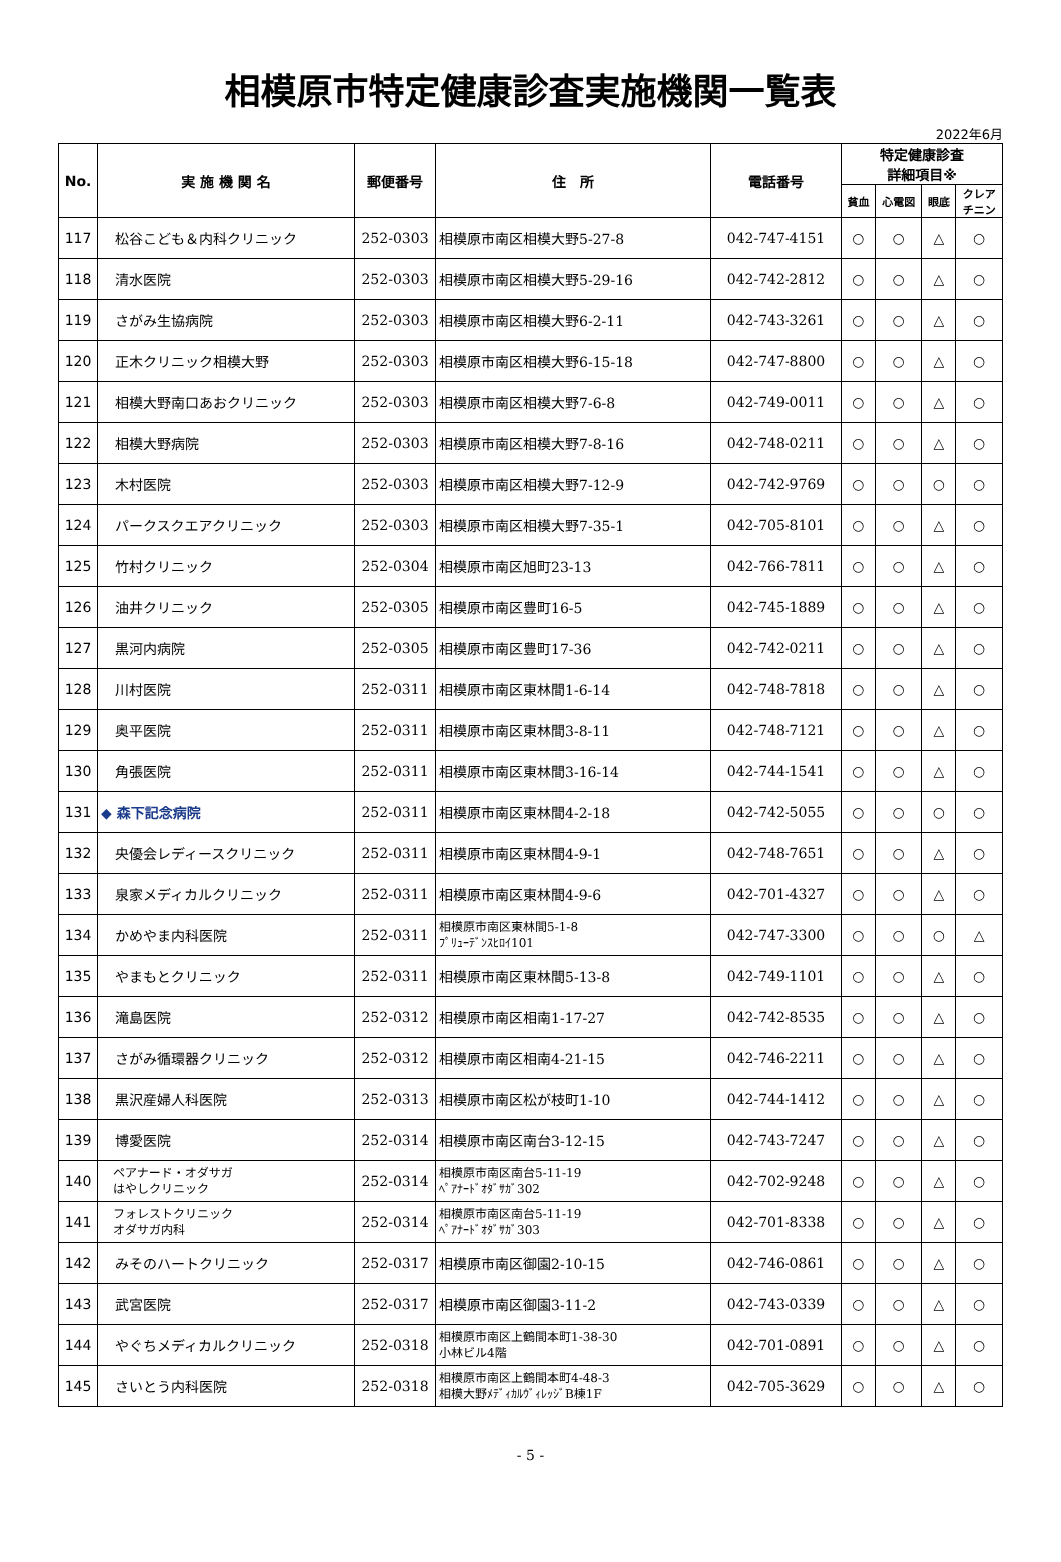相模原市特定健康診査実施機関一覧表
2022年6月
| No. | 実 施 機 関 名 | 郵便番号 | 住 所 | 電話番号 | 特定健康診査 詳細項目※ | | | |
| --- | --- | --- | --- | --- | --- | --- | --- | --- |
| | | | | | 貧血 | 心電図 | 眼底 | クレア チニン |
| 117 | 松谷こども＆内科クリニック | 252-0303 | 相模原市南区相模大野5-27-8 | 042-747-4151 | ○ | ○ | △ | ○ |
| 118 | 清水医院 | 252-0303 | 相模原市南区相模大野5-29-16 | 042-742-2812 | ○ | ○ | △ | ○ |
| 119 | さがみ生協病院 | 252-0303 | 相模原市南区相模大野6-2-11 | 042-743-3261 | ○ | ○ | △ | ○ |
| 120 | 正木クリニック相模大野 | 252-0303 | 相模原市南区相模大野6-15-18 | 042-747-8800 | ○ | ○ | △ | ○ |
| 121 | 相模大野南口あおクリニック | 252-0303 | 相模原市南区相模大野7-6-8 | 042-749-0011 | ○ | ○ | △ | ○ |
| 122 | 相模大野病院 | 252-0303 | 相模原市南区相模大野7-8-16 | 042-748-0211 | ○ | ○ | △ | ○ |
| 123 | 木村医院 | 252-0303 | 相模原市南区相模大野7-12-9 | 042-742-9769 | ○ | ○ | ○ | ○ |
| 124 | パークスクエアクリニック | 252-0303 | 相模原市南区相模大野7-35-1 | 042-705-8101 | ○ | ○ | △ | ○ |
| 125 | 竹村クリニック | 252-0304 | 相模原市南区旭町23-13 | 042-766-7811 | ○ | ○ | △ | ○ |
| 126 | 油井クリニック | 252-0305 | 相模原市南区豊町16-5 | 042-745-1889 | ○ | ○ | △ | ○ |
| 127 | 黒河内病院 | 252-0305 | 相模原市南区豊町17-36 | 042-742-0211 | ○ | ○ | △ | ○ |
| 128 | 川村医院 | 252-0311 | 相模原市南区東林間1-6-14 | 042-748-7818 | ○ | ○ | △ | ○ |
| 129 | 奥平医院 | 252-0311 | 相模原市南区東林間3-8-11 | 042-748-7121 | ○ | ○ | △ | ○ |
| 130 | 角張医院 | 252-0311 | 相模原市南区東林間3-16-14 | 042-744-1541 | ○ | ○ | △ | ○ |
| 131 | ◆ 森下記念病院 | 252-0311 | 相模原市南区東林間4-2-18 | 042-742-5055 | ○ | ○ | ○ | ○ |
| 132 | 央優会レディースクリニック | 252-0311 | 相模原市南区東林間4-9-1 | 042-748-7651 | ○ | ○ | △ | ○ |
| 133 | 泉家メディカルクリニック | 252-0311 | 相模原市南区東林間4-9-6 | 042-701-4327 | ○ | ○ | △ | ○ |
| 134 | かめやま内科医院 | 252-0311 | 相模原市南区東林間5-1-8 ﾌﾟﾘｭｰﾃﾞﾝｽﾋﾛｲ101 | 042-747-3300 | ○ | ○ | ○ | △ |
| 135 | やまもとクリニック | 252-0311 | 相模原市南区東林間5-13-8 | 042-749-1101 | ○ | ○ | △ | ○ |
| 136 | 滝島医院 | 252-0312 | 相模原市南区相南1-17-27 | 042-742-8535 | ○ | ○ | △ | ○ |
| 137 | さがみ循環器クリニック | 252-0312 | 相模原市南区相南4-21-15 | 042-746-2211 | ○ | ○ | △ | ○ |
| 138 | 黒沢産婦人科医院 | 252-0313 | 相模原市南区松が枝町1-10 | 042-744-1412 | ○ | ○ | △ | ○ |
| 139 | 博愛医院 | 252-0314 | 相模原市南区南台3-12-15 | 042-743-7247 | ○ | ○ | △ | ○ |
| 140 | ペアナード・オダサガ はやしクリニック | 252-0314 | 相模原市南区南台5-11-19 ﾍﾟｱﾅｰﾄﾞｵﾀﾞｻｶﾞ302 | 042-702-9248 | ○ | ○ | △ | ○ |
| 141 | フォレストクリニック オダサガ内科 | 252-0314 | 相模原市南区南台5-11-19 ﾍﾟｱﾅｰﾄﾞｵﾀﾞｻｶﾞ303 | 042-701-8338 | ○ | ○ | △ | ○ |
| 142 | みそのハートクリニック | 252-0317 | 相模原市南区御園2-10-15 | 042-746-0861 | ○ | ○ | △ | ○ |
| 143 | 武宮医院 | 252-0317 | 相模原市南区御園3-11-2 | 042-743-0339 | ○ | ○ | △ | ○ |
| 144 | やぐちメディカルクリニック | 252-0318 | 相模原市南区上鶴間本町1-38-30 小林ビル4階 | 042-701-0891 | ○ | ○ | △ | ○ |
| 145 | さいとう内科医院 | 252-0318 | 相模原市南区上鶴間本町4-48-3 相模大野ﾒﾃﾞｨｶﾙｳﾞｨﾚｯｼﾞB棟1F | 042-705-3629 | ○ | ○ | △ | ○ |
- 5 -